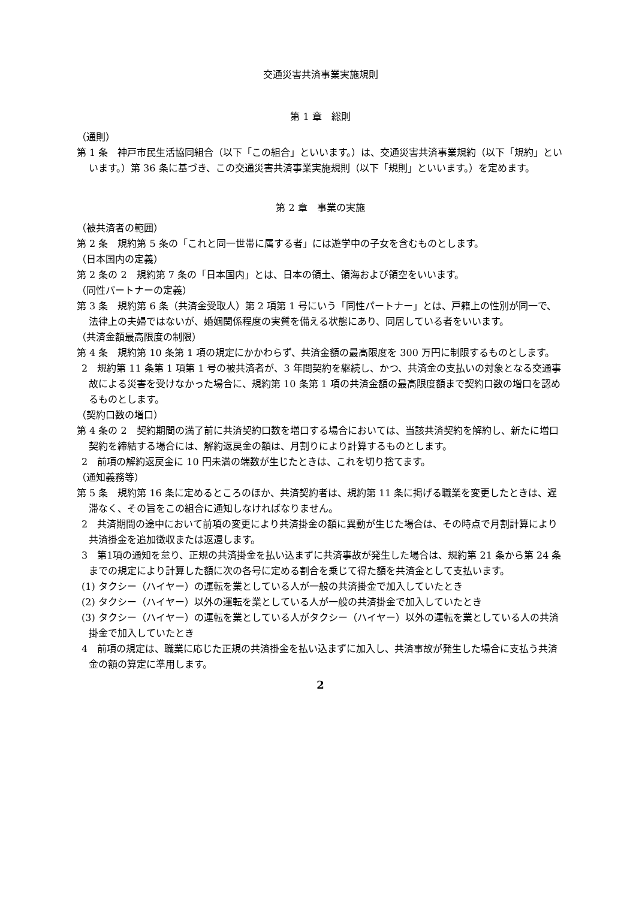交通災害共済事業実施規則
第 1 章　総則
（通則）
第 1 条　神戸市民生活協同組合（以下「この組合」といいます。）は、交通災害共済事業規約（以下「規約」といいます。）第 36 条に基づき、この交通災害共済事業実施規則（以下「規則」といいます。）を定めます。
第 2 章　事業の実施
（被共済者の範囲）
第 2 条　規約第 5 条の「これと同一世帯に属する者」には遊学中の子女を含むものとします。
（日本国内の定義）
第 2 条の 2　規約第 7 条の「日本国内」とは、日本の領土、領海および領空をいいます。
（同性パートナーの定義）
第 3 条　規約第 6 条（共済金受取人）第 2 項第 1 号にいう「同性パートナー」とは、戸籍上の性別が同一で、法律上の夫婦ではないが、婚姻関係程度の実質を備える状態にあり、同居している者をいいます。
（共済金額最高限度の制限）
第 4 条　規約第 10 条第 1 項の規定にかかわらず、共済金額の最高限度を 300 万円に制限するものとします。
2　規約第 11 条第 1 項第 1 号の被共済者が、3 年間契約を継続し、かつ、共済金の支払いの対象となる交通事故による災害を受けなかった場合に、規約第 10 条第 1 項の共済金額の最高限度額まで契約口数の増口を認めるものとします。
（契約口数の増口）
第 4 条の 2　契約期間の満了前に共済契約口数を増口する場合においては、当該共済契約を解約し、新たに増口契約を締結する場合には、解約返戻金の額は、月割りにより計算するものとします。
2　前項の解約返戻金に 10 円未満の端数が生じたときは、これを切り捨てます。
（通知義務等）
第 5 条　規約第 16 条に定めるところのほか、共済契約者は、規約第 11 条に掲げる職業を変更したときは、遅滞なく、その旨をこの組合に通知しなければなりません。
2　共済期間の途中において前項の変更により共済掛金の額に異動が生じた場合は、その時点で月割計算により共済掛金を追加徴収または返還します。
3　第1項の通知を怠り、正規の共済掛金を払い込まずに共済事故が発生した場合は、規約第 21 条から第 24 条までの規定により計算した額に次の各号に定める割合を乗じて得た額を共済金として支払います。
(1) タクシー（ハイヤー）の運転を業としている人が一般の共済掛金で加入していたとき
(2) タクシー（ハイヤー）以外の運転を業としている人が一般の共済掛金で加入していたとき
(3) タクシー（ハイヤー）の運転を業としている人がタクシー（ハイヤー）以外の運転を業としている人の共済掛金で加入していたとき
4　前項の規定は、職業に応じた正規の共済掛金を払い込まずに加入し、共済事故が発生した場合に支払う共済金の額の算定に準用します。
2